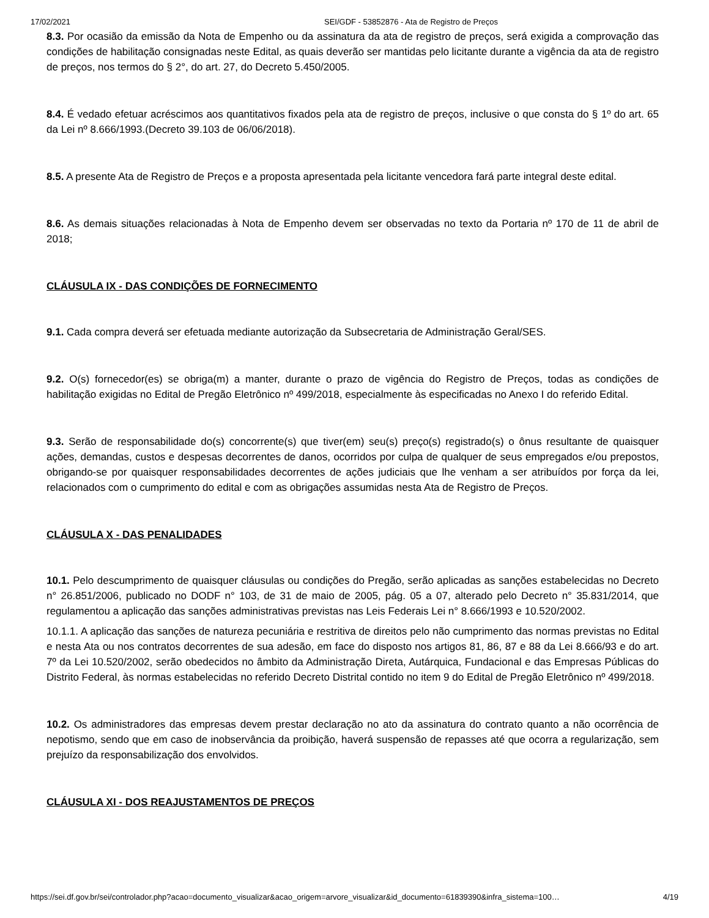17/02/2021 SEI/GDF - 53852876 - Ata de Registro de Preços
8.3. Por ocasião da emissão da Nota de Empenho ou da assinatura da ata de registro de preços, será exigida a comprovação das condições de habilitação consignadas neste Edital, as quais deverão ser mantidas pelo licitante durante a vigência da ata de registro de preços, nos termos do § 2°, do art. 27, do Decreto 5.450/2005.
8.4. É vedado efetuar acréscimos aos quantitativos fixados pela ata de registro de preços, inclusive o que consta do § 1º do art. 65 da Lei nº 8.666/1993.(Decreto 39.103 de 06/06/2018).
8.5. A presente Ata de Registro de Preços e a proposta apresentada pela licitante vencedora fará parte integral deste edital.
8.6. As demais situações relacionadas à Nota de Empenho devem ser observadas no texto da Portaria nº 170 de 11 de abril de 2018;
CLÁUSULA IX - DAS CONDIÇÕES DE FORNECIMENTO
9.1. Cada compra deverá ser efetuada mediante autorização da Subsecretaria de Administração Geral/SES.
9.2. O(s) fornecedor(es) se obriga(m) a manter, durante o prazo de vigência do Registro de Preços, todas as condições de habilitação exigidas no Edital de Pregão Eletrônico nº 499/2018, especialmente às especificadas no Anexo I do referido Edital.
9.3. Serão de responsabilidade do(s) concorrente(s) que tiver(em) seu(s) preço(s) registrado(s) o ônus resultante de quaisquer ações, demandas, custos e despesas decorrentes de danos, ocorridos por culpa de qualquer de seus empregados e/ou prepostos, obrigando-se por quaisquer responsabilidades decorrentes de ações judiciais que lhe venham a ser atribuídos por força da lei, relacionados com o cumprimento do edital e com as obrigações assumidas nesta Ata de Registro de Preços.
CLÁUSULA X - DAS PENALIDADES
10.1. Pelo descumprimento de quaisquer cláusulas ou condições do Pregão, serão aplicadas as sanções estabelecidas no Decreto n° 26.851/2006, publicado no DODF n° 103, de 31 de maio de 2005, pág. 05 a 07, alterado pelo Decreto n° 35.831/2014, que regulamentou a aplicação das sanções administrativas previstas nas Leis Federais Lei n° 8.666/1993 e 10.520/2002.
10.1.1. A aplicação das sanções de natureza pecuniária e restritiva de direitos pelo não cumprimento das normas previstas no Edital e nesta Ata ou nos contratos decorrentes de sua adesão, em face do disposto nos artigos 81, 86, 87 e 88 da Lei 8.666/93 e do art. 7º da Lei 10.520/2002, serão obedecidos no âmbito da Administração Direta, Autárquica, Fundacional e das Empresas Públicas do Distrito Federal, às normas estabelecidas no referido Decreto Distrital contido no item 9 do Edital de Pregão Eletrônico nº 499/2018.
10.2. Os administradores das empresas devem prestar declaração no ato da assinatura do contrato quanto a não ocorrência de nepotismo, sendo que em caso de inobservância da proibição, haverá suspensão de repasses até que ocorra a regularização, sem prejuízo da responsabilização dos envolvidos.
CLÁUSULA XI - DOS REAJUSTAMENTOS DE PREÇOS
https://sei.df.gov.br/sei/controlador.php?acao=documento_visualizar&acao_origem=arvore_visualizar&id_documento=61839390&infra_sistema=100… 4/19